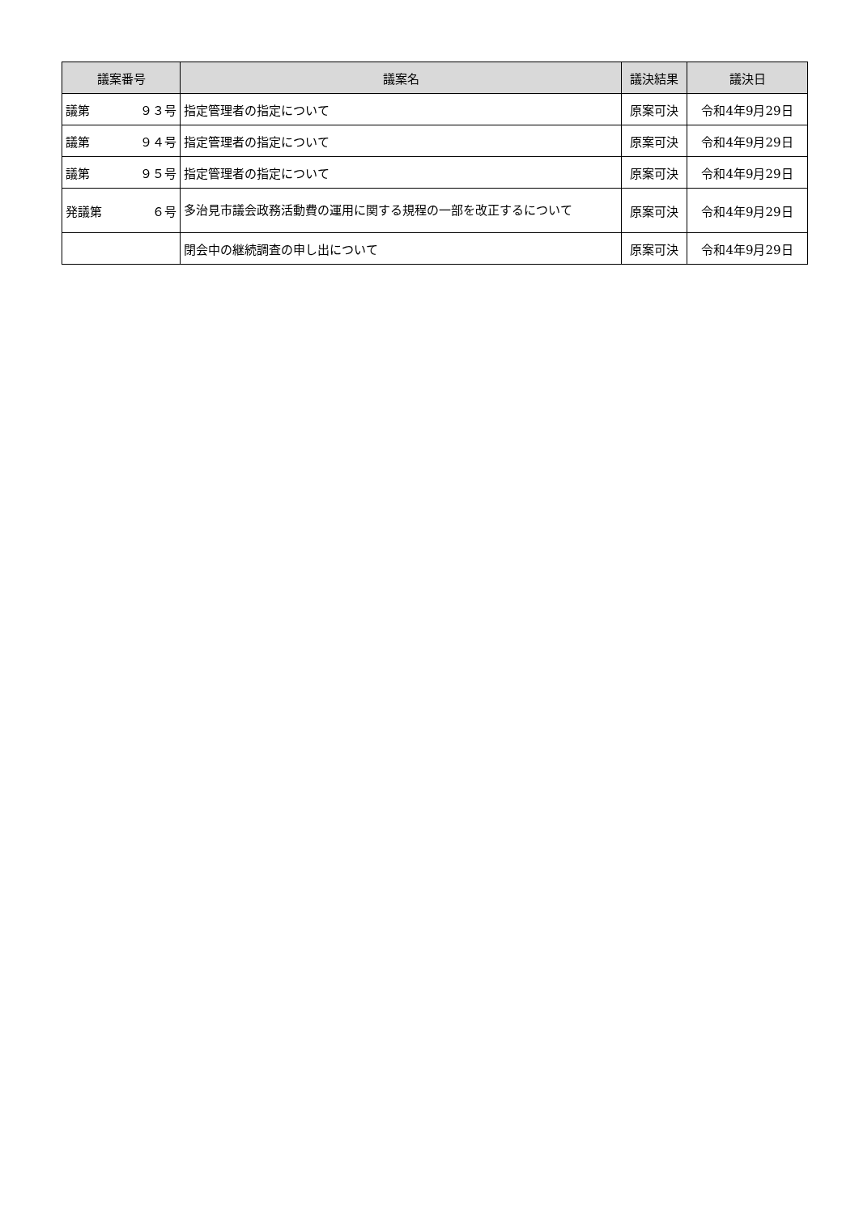| 議案番号 | 議案名 | 議決結果 | 議決日 |
| --- | --- | --- | --- |
| 議第 ９３号 | 指定管理者の指定について | 原案可決 | 令和4年9月29日 |
| 議第 ９４号 | 指定管理者の指定について | 原案可決 | 令和4年9月29日 |
| 議第 ９５号 | 指定管理者の指定について | 原案可決 | 令和4年9月29日 |
| 発議第 ６号 | 多治見市議会政務活動費の運用に関する規程の一部を改正するについて | 原案可決 | 令和4年9月29日 |
| | 閉会中の継続調査の申し出について | 原案可決 | 令和4年9月29日 |